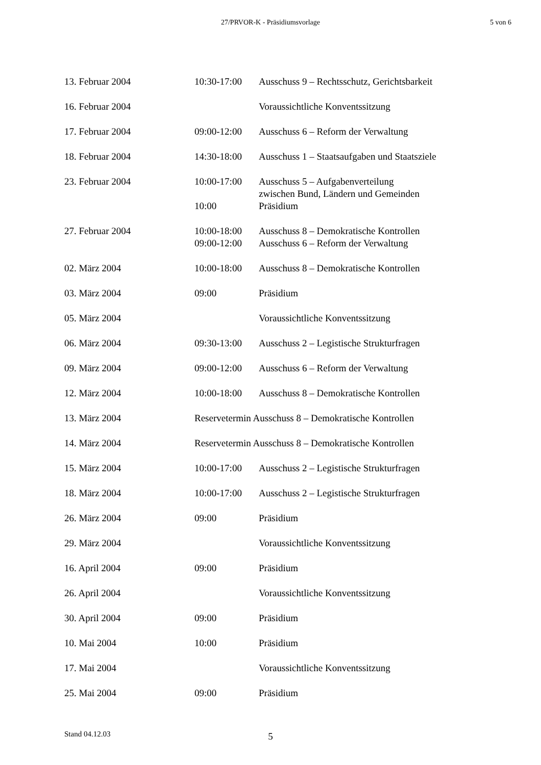27/PRVOR-K - Präsidiumsvorlage 5 von 6
| 13. Februar 2004 | 10:30-17:00 | Ausschuss 9 – Rechtsschutz, Gerichtsbarkeit |
| 16. Februar 2004 | | Voraussichtliche Konventssitzung |
| 17. Februar 2004 | 09:00-12:00 | Ausschuss 6 – Reform der Verwaltung |
| 18. Februar 2004 | 14:30-18:00 | Ausschuss 1 – Staatsaufgaben und Staatsziele |
| 23. Februar 2004 | 10:00-17:00 | Ausschuss 5 – Aufgabenverteilung zwischen Bund, Ländern und Gemeinden |
| | 10:00 | Präsidium |
| 27. Februar 2004 | 10:00-18:00 | Ausschuss 8 – Demokratische Kontrollen |
| | 09:00-12:00 | Ausschuss 6 – Reform der Verwaltung |
| 02. März 2004 | 10:00-18:00 | Ausschuss 8 – Demokratische Kontrollen |
| 03. März 2004 | 09:00 | Präsidium |
| 05. März 2004 | | Voraussichtliche Konventssitzung |
| 06. März 2004 | 09:30-13:00 | Ausschuss 2 – Legistische Strukturfragen |
| 09. März 2004 | 09:00-12:00 | Ausschuss 6 – Reform der Verwaltung |
| 12. März 2004 | 10:00-18:00 | Ausschuss 8 – Demokratische Kontrollen |
| 13. März 2004 | Reservetermin Ausschuss 8 – Demokratische Kontrollen | |
| 14. März 2004 | Reservetermin Ausschuss 8 – Demokratische Kontrollen | |
| 15. März 2004 | 10:00-17:00 | Ausschuss 2 – Legistische Strukturfragen |
| 18. März 2004 | 10:00-17:00 | Ausschuss 2 – Legistische Strukturfragen |
| 26. März 2004 | 09:00 | Präsidium |
| 29. März 2004 | | Voraussichtliche Konventssitzung |
| 16. April 2004 | 09:00 | Präsidium |
| 26. April 2004 | | Voraussichtliche Konventssitzung |
| 30. April 2004 | 09:00 | Präsidium |
| 10. Mai 2004 | 10:00 | Präsidium |
| 17. Mai 2004 | | Voraussichtliche Konventssitzung |
| 25. Mai 2004 | 09:00 | Präsidium |
Stand 04.12.03
5